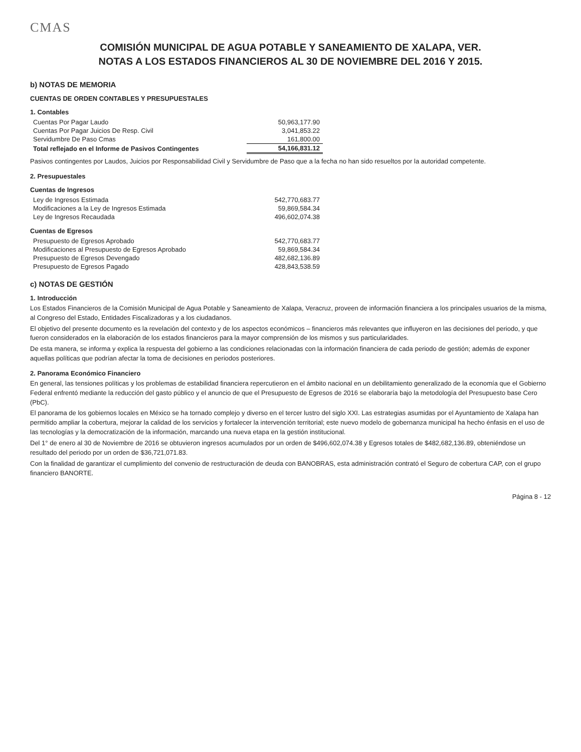CMAS
COMISIÓN MUNICIPAL DE AGUA POTABLE Y SANEAMIENTO DE XALAPA, VER.
NOTAS A LOS ESTADOS FINANCIEROS AL 30 DE NOVIEMBRE DEL 2016 Y 2015.
b) NOTAS DE MEMORIA
CUENTAS DE ORDEN CONTABLES Y PRESUPUESTALES
1. Contables
| Cuentas Por Pagar Laudo | 50,963,177.90 |
| Cuentas Por Pagar Juicios De Resp. Civil | 3,041,853.22 |
| Servidumbre De Paso Cmas | 161,800.00 |
| Total reflejado en el Informe de Pasivos Contingentes | 54,166,831.12 |
Pasivos contingentes por Laudos, Juicios por Responsabilidad Civil y Servidumbre de Paso que a la fecha no han sido resueltos por la autoridad competente.
2. Presupuestales
Cuentas de Ingresos
| Ley de Ingresos Estimada | 542,770,683.77 |
| Modificaciones a la Ley de Ingresos Estimada | 59,869,584.34 |
| Ley de Ingresos Recaudada | 496,602,074.38 |
Cuentas de Egresos
| Presupuesto de Egresos Aprobado | 542,770,683.77 |
| Modificaciones al Presupuesto de Egresos Aprobado | 59,869,584.34 |
| Presupuesto de Egresos Devengado | 482,682,136.89 |
| Presupuesto de Egresos Pagado | 428,843,538.59 |
c) NOTAS DE GESTIÓN
1. Introducción
Los Estados Financieros de la Comisión Municipal de Agua Potable y Saneamiento de Xalapa, Veracruz, proveen de información financiera a los principales usuarios de la misma, al Congreso del Estado, Entidades Fiscalizadoras y a los ciudadanos.
El objetivo del presente documento es la revelación del contexto y de los aspectos económicos – financieros más relevantes que influyeron en las decisiones del periodo, y que fueron considerados en la elaboración de los estados financieros para la mayor comprensión de los mismos y sus particularidades.
De esta manera, se informa y explica la respuesta del gobierno a las condiciones relacionadas con la información financiera de cada periodo de gestión; además de exponer aquellas políticas que podrían afectar la toma de decisiones en periodos posteriores.
2. Panorama Económico Financiero
En general, las tensiones políticas y los problemas de estabilidad financiera repercutieron en el ámbito nacional en un debilitamiento generalizado de la economía que el Gobierno Federal enfrentó mediante la reducción del gasto público y el anuncio de que el Presupuesto de Egresos de 2016 se elaboraría bajo la metodología del Presupuesto base Cero (PbC).
El panorama de los gobiernos locales en México se ha tornado complejo y diverso en el tercer lustro del siglo XXI. Las estrategias asumidas por el Ayuntamiento de Xalapa han permitido ampliar la cobertura, mejorar la calidad de los servicios y fortalecer la intervención territorial; este nuevo modelo de gobernanza municipal ha hecho énfasis en el uso de las tecnologías y la democratización de la información, marcando una nueva etapa en la gestión institucional.
Del 1° de enero al 30 de Noviembre de 2016 se obtuvieron ingresos acumulados por un orden de $496,602,074.38 y Egresos totales de $482,682,136.89, obteniéndose un resultado del periodo por un orden de $36,721,071.83.
Con la finalidad de garantizar el cumplimiento del convenio de restructuración de deuda con BANOBRAS, esta administración contrató el Seguro de cobertura CAP, con el grupo financiero BANORTE.
Página 8 - 12